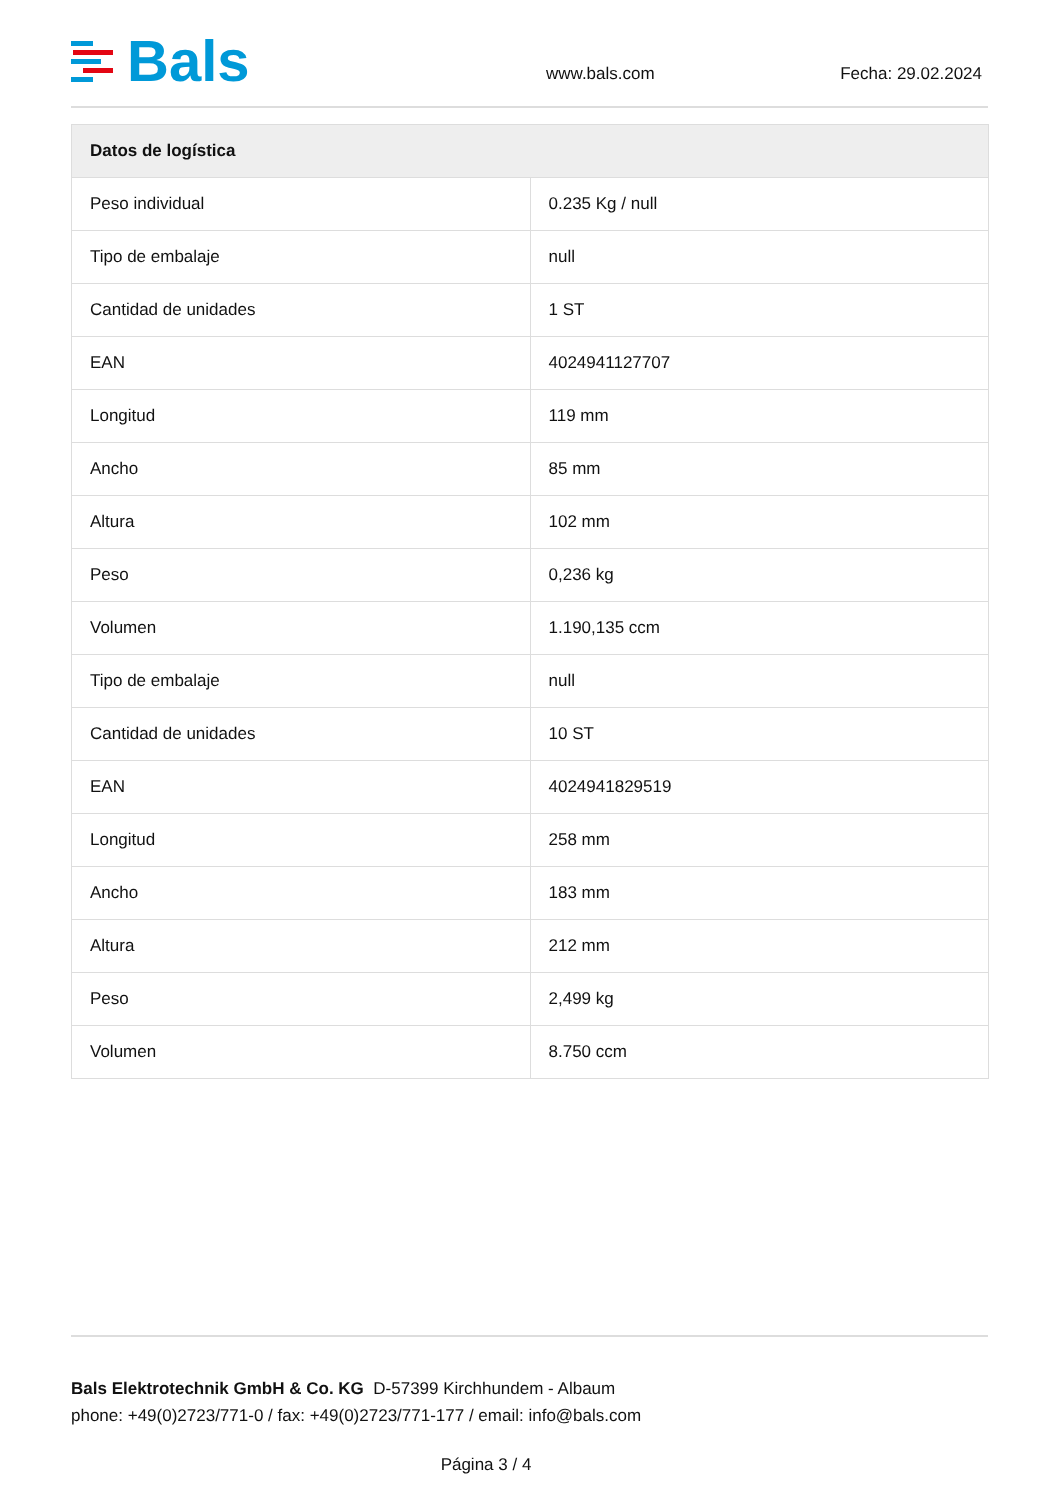Bals
www.bals.com Fecha: 29.02.2024
| Datos de logística | |
| --- | --- |
| Peso individual | 0.235 Kg / null |
| Tipo de embalaje | null |
| Cantidad de unidades | 1 ST |
| EAN | 4024941127707 |
| Longitud | 119 mm |
| Ancho | 85 mm |
| Altura | 102 mm |
| Peso | 0,236 kg |
| Volumen | 1.190,135 ccm |
| Tipo de embalaje | null |
| Cantidad de unidades | 10 ST |
| EAN | 4024941829519 |
| Longitud | 258 mm |
| Ancho | 183 mm |
| Altura | 212 mm |
| Peso | 2,499 kg |
| Volumen | 8.750 ccm |
Bals Elektrotechnik GmbH & Co. KG D-57399 Kirchhundem - Albaum
phone: +49(0)2723/771-0 / fax: +49(0)2723/771-177 / email: info@bals.com
Página 3 / 4